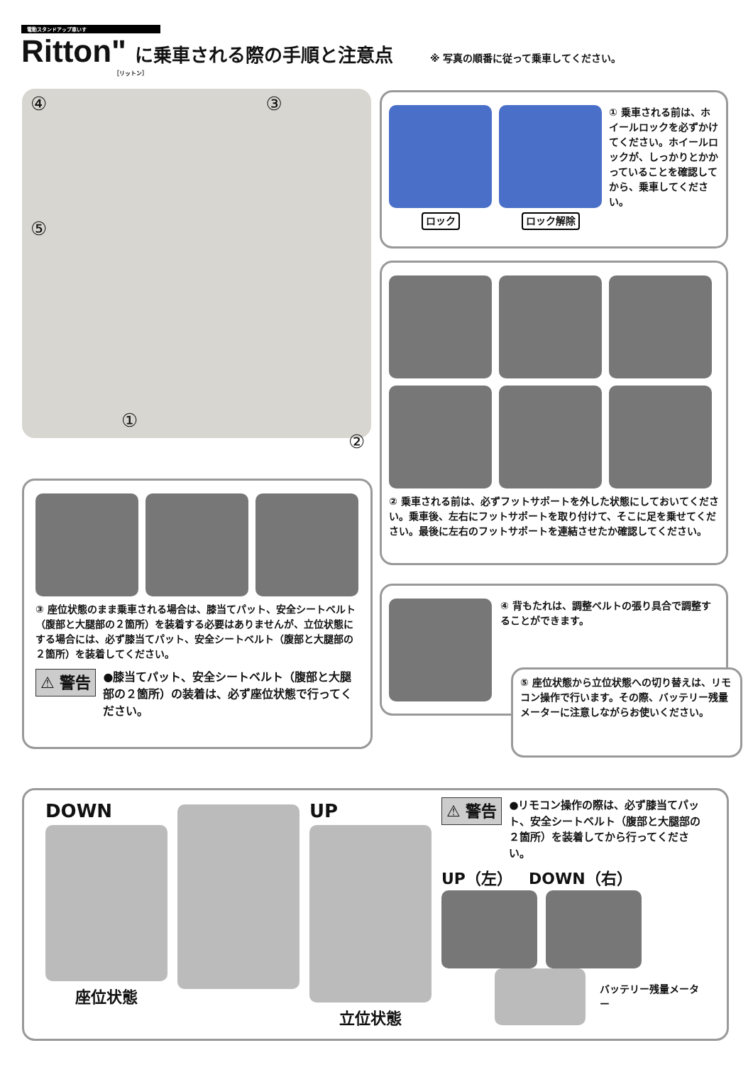電動スタンドアップ車いす
Ritton" に乗車される際の手順と注意点 ※ 写真の順番に従って乗車してください。
［リットン］
④ ③
⑤
① ②
ロック
ロック解除 ① 乗車される前は、ホイールロックを必ずかけてください。ホイールロックが、しっかりとかかっていることを確認してから、乗車してください。
② 乗車される前は、必ずフットサポートを外した状態にしておいてください。乗車後、左右にフットサポートを取り付けて、そこに足を乗せてください。最後に左右のフットサポートを連結させたか確認してください。
③ 座位状態のまま乗車される場合は、膝当てパット、安全シートベルト（腹部と大腿部の２箇所）を装着する必要はありませんが、立位状態にする場合には、必ず膝当てパット、安全シートベルト（腹部と大腿部の２箇所）を装着してください。
⚠ 警告 ●膝当てパット、安全シートベルト（腹部と大腿部の２箇所）の装着は、必ず座位状態で行ってください。
④ 背もたれは、調整ベルトの張り具合で調整することができます。
⑤ 座位状態から立位状態への切り替えは、リモコン操作で行います。その際、バッテリー残量メーターに注意しながらお使いください。
DOWN
座位状態
UP
立位状態
⚠ 警告 ●リモコン操作の際は、必ず膝当てパット、安全シートベルト（腹部と大腿部の２箇所）を装着してから行ってください。
UP（左） DOWN（右）
バッテリー残量メーター